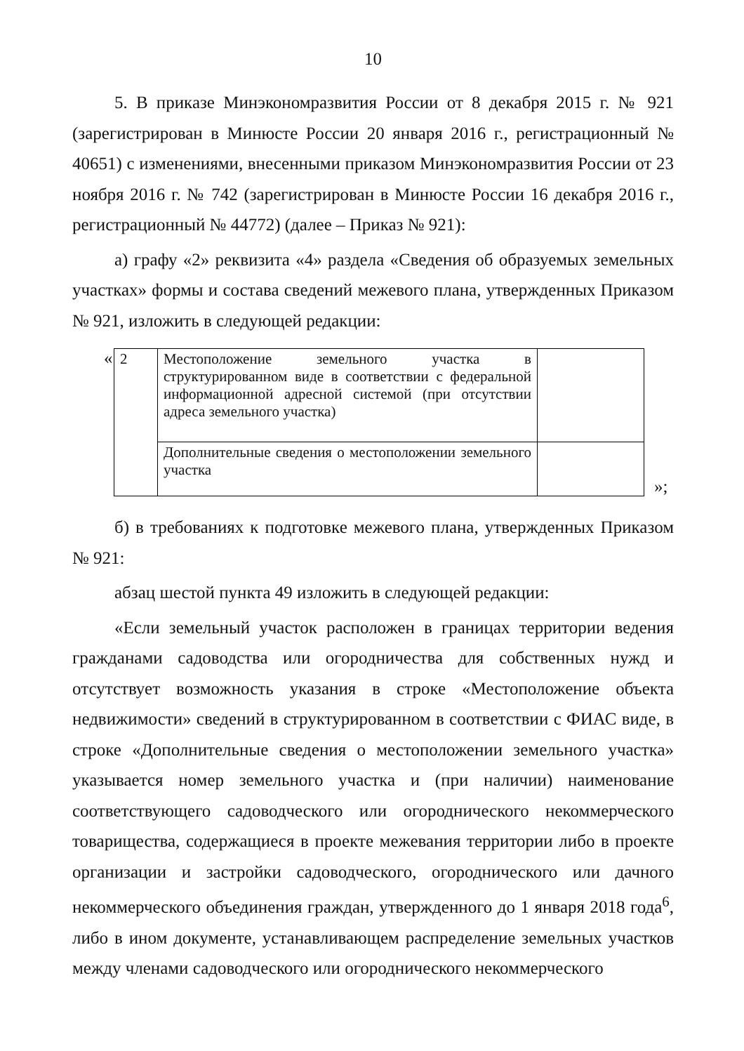10
5. В приказе Минэкономразвития России от 8 декабря 2015 г. № 921 (зарегистрирован в Минюсте России 20 января 2016 г., регистрационный № 40651) с изменениями, внесенными приказом Минэкономразвития России от 23 ноября 2016 г. № 742 (зарегистрирован в Минюсте России 16 декабря 2016 г., регистрационный № 44772) (далее – Приказ № 921):
а) графу «2» реквизита «4» раздела «Сведения об образуемых земельных участках» формы и состава сведений межевого плана, утвержденных Приказом № 921, изложить в следующей редакции:
«
| 2 | Местоположение земельного участка в структурированном виде в соответствии с федеральной информационной адресной системой (при отсутствии адреса земельного участка) | |
| | Дополнительные сведения о местоположении земельного участка | |
»;
б) в требованиях к подготовке межевого плана, утвержденных Приказом № 921:
абзац шестой пункта 49 изложить в следующей редакции:
«Если земельный участок расположен в границах территории ведения гражданами садоводства или огородничества для собственных нужд и отсутствует возможность указания в строке «Местоположение объекта недвижимости» сведений в структурированном в соответствии с ФИАС виде, в строке «Дополнительные сведения о местоположении земельного участка» указывается номер земельного участка и (при наличии) наименование соответствующего садоводческого или огороднического некоммерческого товарищества, содержащиеся в проекте межевания территории либо в проекте организации и застройки садоводческого, огороднического или дачного некоммерческого объединения граждан, утвержденного до 1 января 2018 года<sup>6</sup>, либо в ином документе, устанавливающем распределение земельных участков между членами садоводческого или огороднического некоммерческого